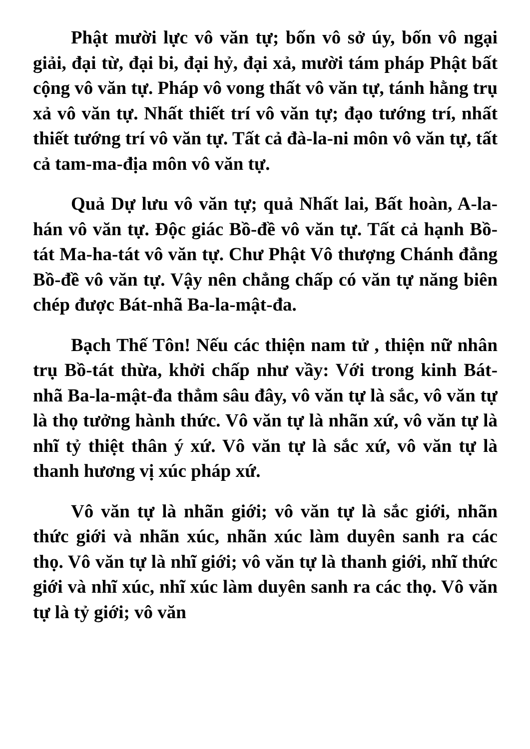Phật mười lực vô văn tự; bốn vô sở úy, bốn vô ngại giải, đại từ, đại bi, đại hỷ, đại xả, mười tám pháp Phật bất cộng vô văn tự. Pháp vô vong thất vô văn tự, tánh hằng trụ xả vô văn tự. Nhất thiết trí vô văn tự; đạo tướng trí, nhất thiết tướng trí vô văn tự. Tất cả đà-la-ni môn vô văn tự, tất cả tam-ma-địa môn vô văn tự.
Quả Dự lưu vô văn tự; quả Nhất lai, Bất hoàn, A-la-hán vô văn tự. Độc giác Bồ-đề vô văn tự. Tất cả hạnh Bồ-tát Ma-ha-tát vô văn tự. Chư Phật Vô thượng Chánh đẳng Bồ-đề vô văn tự. Vậy nên chẳng chấp có văn tự năng biên chép được Bát-nhã Ba-la-mật-đa.
Bạch Thế Tôn! Nếu các thiện nam tử , thiện nữ nhân trụ Bồ-tát thừa, khởi chấp như vầy: Với trong kinh Bát-nhã Ba-la-mật-đa thẳm sâu đây, vô văn tự là sắc, vô văn tự là thọ tưởng hành thức. Vô văn tự là nhãn xứ, vô văn tự là nhĩ tỷ thiệt thân ý xứ. Vô văn tự là sắc xứ, vô văn tự là thanh hương vị xúc pháp xứ.
Vô văn tự là nhãn giới; vô văn tự là sắc giới, nhãn thức giới và nhãn xúc, nhãn xúc làm duyên sanh ra các thọ. Vô văn tự là nhĩ giới; vô văn tự là thanh giới, nhĩ thức giới và nhĩ xúc, nhĩ xúc làm duyên sanh ra các thọ. Vô văn tự là tỷ giới; vô văn